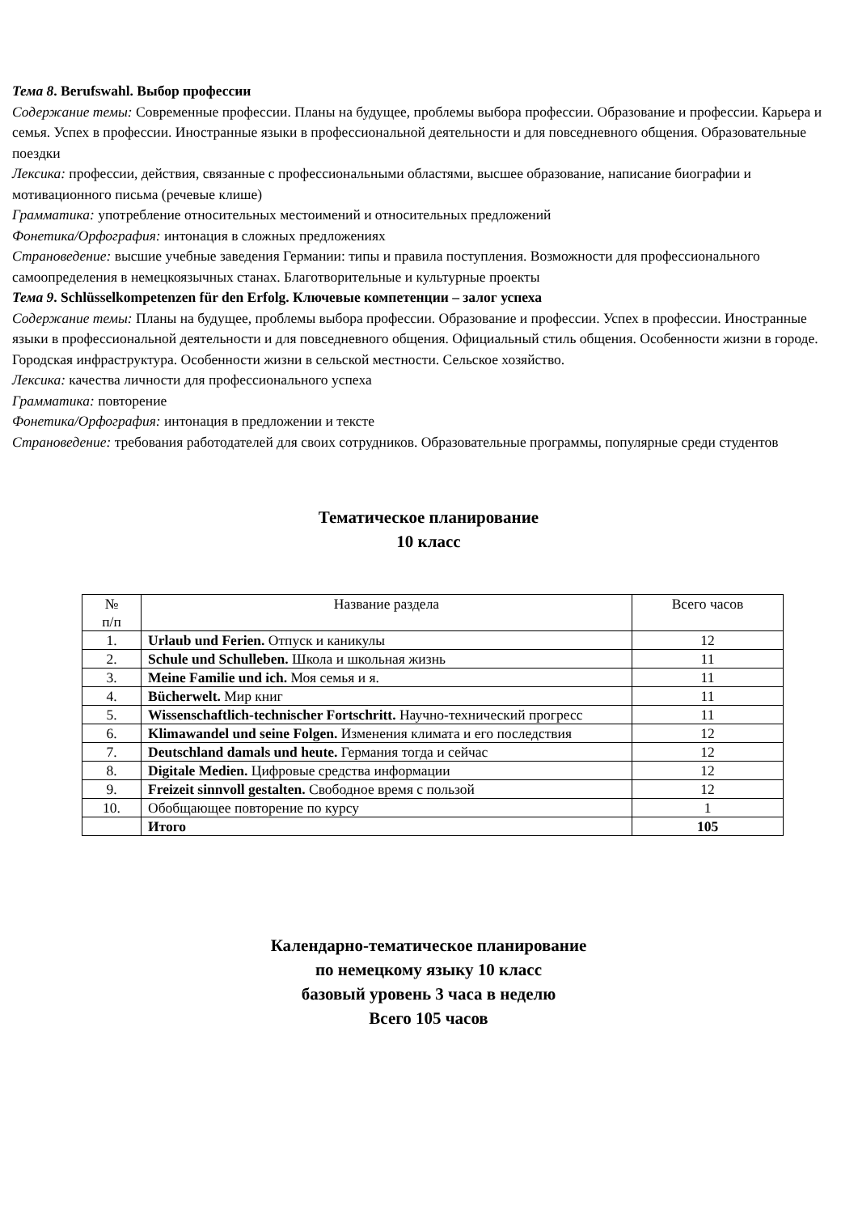Тема 8. Berufswahl. Выбор профессии
Содержание темы: Современные профессии. Планы на будущее, проблемы выбора профессии. Образование и профессии. Карьера и семья. Успех в профессии. Иностранные языки в профессиональной деятельности и для повседневного общения. Образовательные поездки
Лексика: профессии, действия, связанные с профессиональными областями, высшее образование, написание биографии и мотивационного письма (речевые клише)
Грамматика: употребление относительных местоимений и относительных предложений
Фонетика/Орфография: интонация в сложных предложениях
Страноведение: высшие учебные заведения Германии: типы и правила поступления. Возможности для профессионального самоопределения в немецкоязычных станах. Благотворительные и культурные проекты
Тема 9. Schlüsselkompetenzen für den Erfolg. Ключевые компетенции – залог успеха
Содержание темы: Планы на будущее, проблемы выбора профессии. Образование и профессии. Успех в профессии. Иностранные языки в профессиональной деятельности и для повседневного общения. Официальный стиль общения. Особенности жизни в городе. Городская инфраструктура. Особенности жизни в сельской местности. Сельское хозяйство.
Лексика: качества личности для профессионального успеха
Грамматика: повторение
Фонетика/Орфография: интонация в предложении и тексте
Страноведение: требования работодателей для своих сотрудников. Образовательные программы, популярные среди студентов
Тематическое планирование
10 класс
| № п/п | Название раздела | Всего часов |
| --- | --- | --- |
| 1. | Urlaub und Ferien. Отпуск и каникулы | 12 |
| 2. | Schule und Schulleben. Школа и школьная жизнь | 11 |
| 3. | Meine Familie und ich. Моя семья и я. | 11 |
| 4. | Bücherwelt. Мир книг | 11 |
| 5. | Wissenschaftlich-technischer Fortschritt. Научно-технический прогресс | 11 |
| 6. | Klimawandel und seine Folgen. Изменения климата и его последствия | 12 |
| 7. | Deutschland damals und heute. Германия тогда и сейчас | 12 |
| 8. | Digitale Medien. Цифровые средства информации | 12 |
| 9. | Freizeit sinnvoll gestalten. Свободное время с пользой | 12 |
| 10. | Обобщающее повторение по курсу | 1 |
| | Итого | 105 |
Календарно-тематическое планирование
по немецкому языку 10 класс
базовый уровень 3 часа в неделю
Всего 105 часов